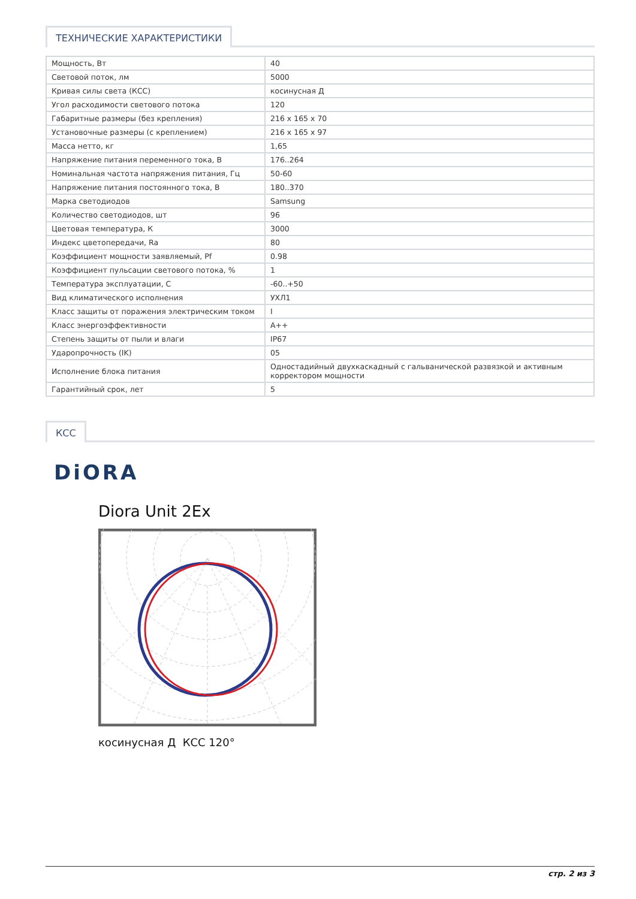ТЕХНИЧЕСКИЕ ХАРАКТЕРИСТИКИ
| Мощность, Вт | 40 |
| Световой поток, лм | 5000 |
| Кривая силы света (КСС) | косинусная Д |
| Угол расходимости светового потока | 120 |
| Габаритные размеры (без крепления) | 216 x 165 x 70 |
| Установочные размеры (с креплением) | 216 x 165 x 97 |
| Масса нетто, кг | 1,65 |
| Напряжение питания переменного тока, В | 176..264 |
| Номинальная частота напряжения питания, Гц | 50-60 |
| Напряжение питания постоянного тока, В | 180..370 |
| Марка светодиодов | Samsung |
| Количество светодиодов, шт | 96 |
| Цветовая температура, К | 3000 |
| Индекс цветопередачи, Ra | 80 |
| Коэффициент мощности заявляемый, Pf | 0.98 |
| Коэффициент пульсации светового потока, % | 1 |
| Температура эксплуатации, С | -60..+50 |
| Вид климатического исполнения | УХЛ1 |
| Класс защиты от поражения электрическим током | I |
| Класс энергоэффективности | A++ |
| Степень защиты от пыли и влаги | IP67 |
| Ударопрочность (IK) | 05 |
| Исполнение блока питания | Одностадийный двухкаскадный с гальванической развязкой и активным корректором мощности |
| Гарантийный срок, лет | 5 |
КСС
DiORA
Diora Unit 2Ex
косинусная Д КСС 120°
стр. 2 из 3